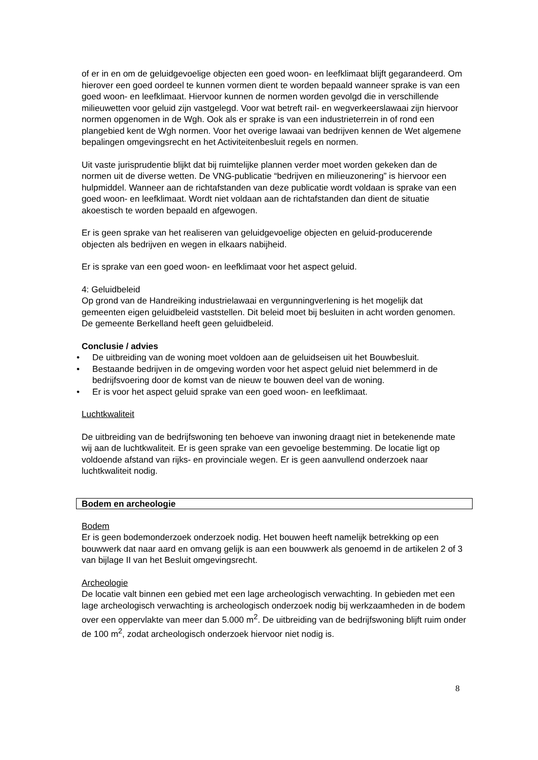of er in en om de geluidgevoelige objecten een goed woon- en leefklimaat blijft gegarandeerd. Om hierover een goed oordeel te kunnen vormen dient te worden bepaald wanneer sprake is van een goed woon- en leefklimaat. Hiervoor kunnen de normen worden gevolgd die in verschillende milieuwetten voor geluid zijn vastgelegd. Voor wat betreft rail- en wegverkeerslawaai zijn hiervoor normen opgenomen in de Wgh. Ook als er sprake is van een industrieterrein in of rond een plangebied kent de Wgh normen. Voor het overige lawaai van bedrijven kennen de Wet algemene bepalingen omgevingsrecht en het Activiteitenbesluit regels en normen.
Uit vaste jurisprudentie blijkt dat bij ruimtelijke plannen verder moet worden gekeken dan de normen uit de diverse wetten. De VNG-publicatie “bedrijven en milieuzonering” is hiervoor een hulpmiddel. Wanneer aan de richtafstanden van deze publicatie wordt voldaan is sprake van een goed woon- en leefklimaat. Wordt niet voldaan aan de richtafstanden dan dient de situatie akoestisch te worden bepaald en afgewogen.
Er is geen sprake van het realiseren van geluidgevoelige objecten en geluid-producerende objecten als bedrijven en wegen in elkaars nabijheid.
Er is sprake van een goed woon- en leefklimaat voor het aspect geluid.
4: Geluidbeleid
Op grond van de Handreiking industrielawaai en vergunningverlening is het mogelijk dat gemeenten eigen geluidbeleid vaststellen. Dit beleid moet bij besluiten in acht worden genomen. De gemeente Berkelland heeft geen geluidbeleid.
Conclusie / advies
• De uitbreiding van de woning moet voldoen aan de geluidseisen uit het Bouwbesluit.
• Bestaande bedrijven in de omgeving worden voor het aspect geluid niet belemmerd in de bedrijfsvoering door de komst van de nieuw te bouwen deel van de woning.
• Er is voor het aspect geluid sprake van een goed woon- en leefklimaat.
Luchtkwaliteit
De uitbreiding van de bedrijfswoning ten behoeve van inwoning draagt niet in betekenende mate wij aan de luchtkwaliteit. Er is geen sprake van een gevoelige bestemming. De locatie ligt op voldoende afstand van rijks- en provinciale wegen. Er is geen aanvullend onderzoek naar luchtkwaliteit nodig.
Bodem en archeologie
Bodem
Er is geen bodemonderzoek onderzoek nodig. Het bouwen heeft namelijk betrekking op een bouwwerk dat naar aard en omvang gelijk is aan een bouwwerk als genoemd in de artikelen 2 of 3 van bijlage II van het Besluit omgevingsrecht.
Archeologie
De locatie valt binnen een gebied met een lage archeologisch verwachting. In gebieden met een lage archeologisch verwachting is archeologisch onderzoek nodig bij werkzaamheden in de bodem over een oppervlakte van meer dan 5.000 m<sup>2</sup>. De uitbreiding van de bedrijfswoning blijft ruim onder de 100 m<sup>2</sup>, zodat archeologisch onderzoek hiervoor niet nodig is.
8